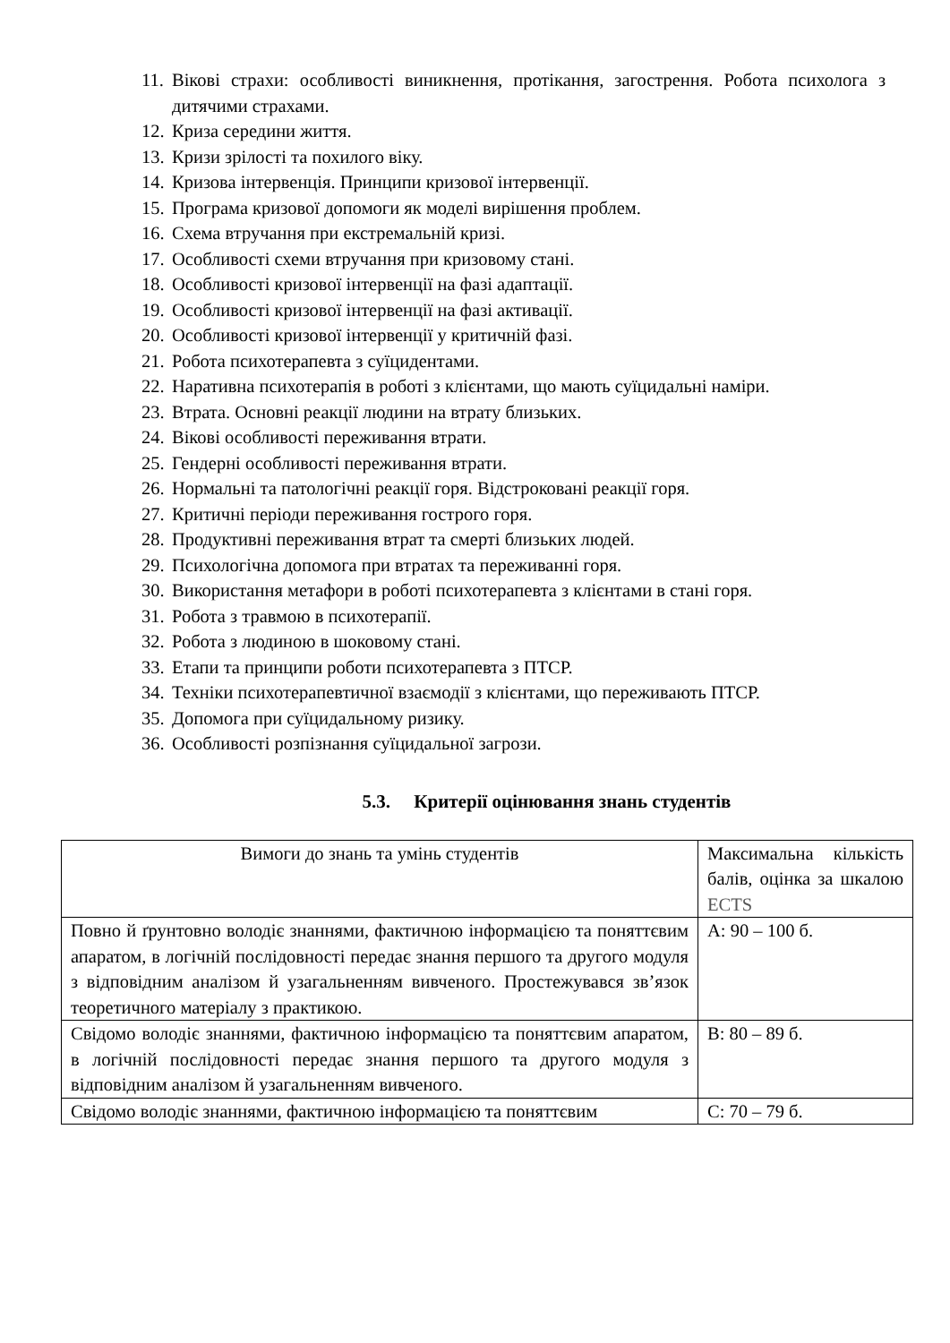11.
Вікові страхи: особливості виникнення, протікання, загострення. Робота психолога з дитячими страхами.
12.
Криза середини життя.
13.
Кризи зрілості та похилого віку.
14.
Кризова інтервенція. Принципи кризової інтервенції.
15.
Програма кризової допомоги як моделі вирішення проблем.
16.
Схема втручання при екстремальній кризі.
17.
Особливості схеми втручання при кризовому стані.
18.
Особливості кризової інтервенції на фазі адаптації.
19.
Особливості кризової інтервенції на фазі активації.
20.
Особливості кризової інтервенції у критичній фазі.
21.
Робота психотерапевта з суїцидентами.
22.
Наративна психотерапія в роботі з клієнтами, що мають суїцидальні наміри.
23.
Втрата. Основні реакції людини на втрату близьких.
24.
Вікові особливості переживання втрати.
25.
Гендерні особливості переживання втрати.
26.
Нормальні та патологічні реакції горя. Відстроковані реакції горя.
27.
Критичні періоди переживання гострого горя.
28.
Продуктивні переживання втрат та смерті близьких людей.
29.
Психологічна допомога при втратах та переживанні горя.
30.
Використання метафори в роботі психотерапевта з клієнтами в стані горя.
31.
Робота з травмою в психотерапії.
32.
Робота з людиною в шоковому стані.
33.
Етапи та принципи роботи психотерапевта з ПТСР.
34.
Техніки психотерапевтичної взаємодії з клієнтами, що переживають ПТСР.
35.
Допомога при суїцидальному ризику.
36.
Особливості розпізнання суїцидальної загрози.
5.3. Критерії оцінювання знань студентів
| Вимоги до знань та умінь студентів | Максимальна кількість балів, оцінка за шкалою ECTS |
| Повно й ґрунтовно володіє знаннями, фактичною інформацією та поняттєвим апаратом, в логічній послідовності передає знання першого та другого модуля з відповідним аналізом й узагальненням вивченого. Простежувався зв’язок теоретичного матеріалу з практикою. | А: 90 – 100 б. |
| Свідомо володіє знаннями, фактичною інформацією та поняттєвим апаратом, в логічній послідовності передає знання першого та другого модуля з відповідним аналізом й узагальненням вивченого. | В: 80 – 89 б. |
| Свідомо володіє знаннями, фактичною інформацією та поняттєвим | С: 70 – 79 б. |